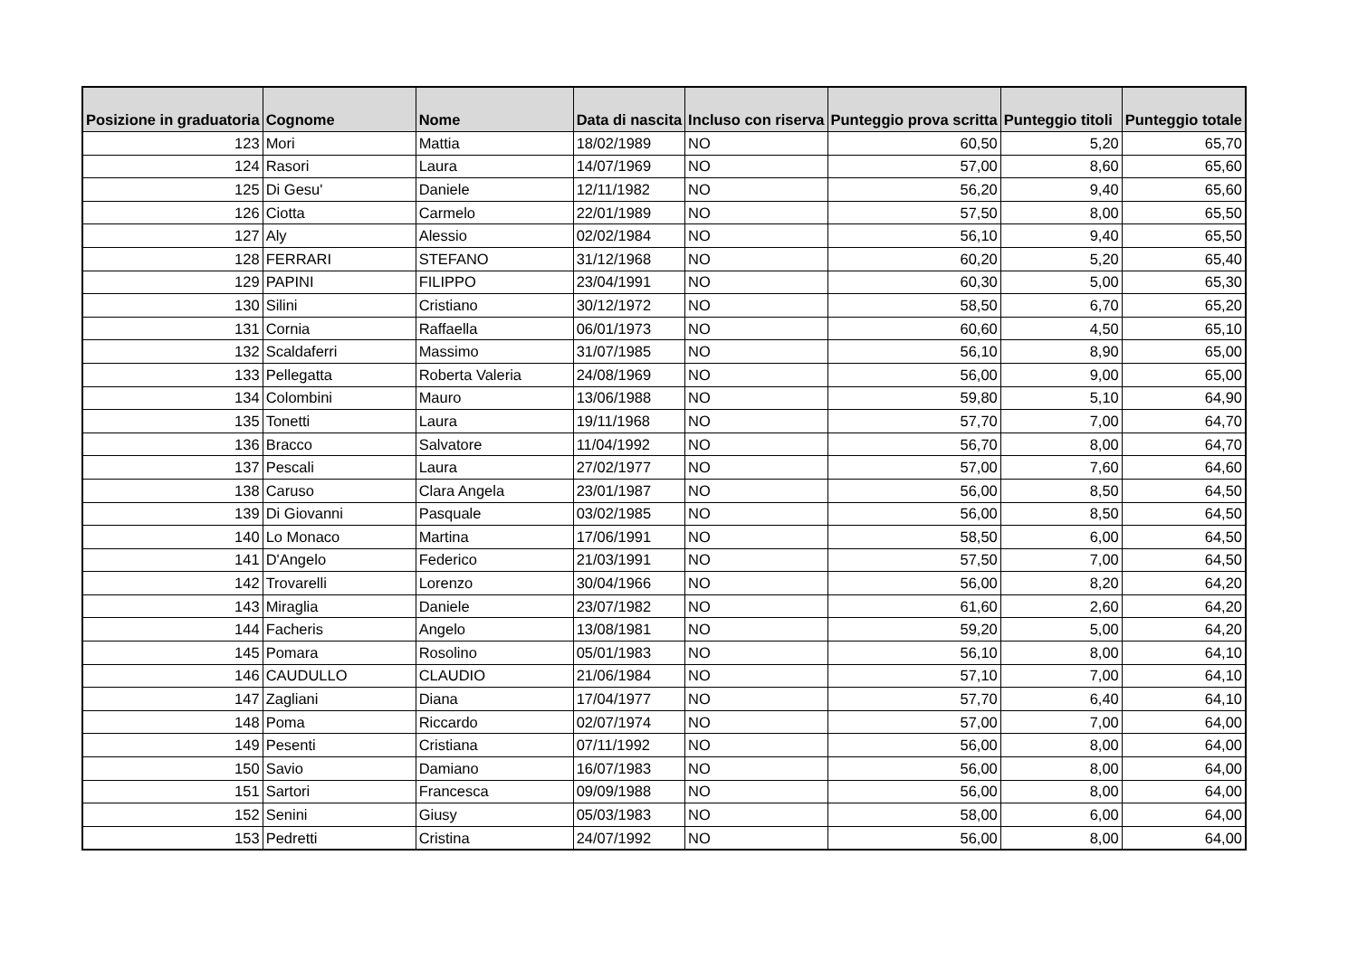| Posizione in graduatoria | Cognome | Nome | Data di nascita | Incluso con riserva | Punteggio prova scritta | Punteggio titoli | Punteggio totale |
| --- | --- | --- | --- | --- | --- | --- | --- |
| 123 | Mori | Mattia | 18/02/1989 | NO | 60,50 | 5,20 | 65,70 |
| 124 | Rasori | Laura | 14/07/1969 | NO | 57,00 | 8,60 | 65,60 |
| 125 | Di Gesu' | Daniele | 12/11/1982 | NO | 56,20 | 9,40 | 65,60 |
| 126 | Ciotta | Carmelo | 22/01/1989 | NO | 57,50 | 8,00 | 65,50 |
| 127 | Aly | Alessio | 02/02/1984 | NO | 56,10 | 9,40 | 65,50 |
| 128 | FERRARI | STEFANO | 31/12/1968 | NO | 60,20 | 5,20 | 65,40 |
| 129 | PAPINI | FILIPPO | 23/04/1991 | NO | 60,30 | 5,00 | 65,30 |
| 130 | Silini | Cristiano | 30/12/1972 | NO | 58,50 | 6,70 | 65,20 |
| 131 | Cornia | Raffaella | 06/01/1973 | NO | 60,60 | 4,50 | 65,10 |
| 132 | Scaldaferri | Massimo | 31/07/1985 | NO | 56,10 | 8,90 | 65,00 |
| 133 | Pellegatta | Roberta Valeria | 24/08/1969 | NO | 56,00 | 9,00 | 65,00 |
| 134 | Colombini | Mauro | 13/06/1988 | NO | 59,80 | 5,10 | 64,90 |
| 135 | Tonetti | Laura | 19/11/1968 | NO | 57,70 | 7,00 | 64,70 |
| 136 | Bracco | Salvatore | 11/04/1992 | NO | 56,70 | 8,00 | 64,70 |
| 137 | Pescali | Laura | 27/02/1977 | NO | 57,00 | 7,60 | 64,60 |
| 138 | Caruso | Clara Angela | 23/01/1987 | NO | 56,00 | 8,50 | 64,50 |
| 139 | Di Giovanni | Pasquale | 03/02/1985 | NO | 56,00 | 8,50 | 64,50 |
| 140 | Lo Monaco | Martina | 17/06/1991 | NO | 58,50 | 6,00 | 64,50 |
| 141 | D'Angelo | Federico | 21/03/1991 | NO | 57,50 | 7,00 | 64,50 |
| 142 | Trovarelli | Lorenzo | 30/04/1966 | NO | 56,00 | 8,20 | 64,20 |
| 143 | Miraglia | Daniele | 23/07/1982 | NO | 61,60 | 2,60 | 64,20 |
| 144 | Facheris | Angelo | 13/08/1981 | NO | 59,20 | 5,00 | 64,20 |
| 145 | Pomara | Rosolino | 05/01/1983 | NO | 56,10 | 8,00 | 64,10 |
| 146 | CAUDULLO | CLAUDIO | 21/06/1984 | NO | 57,10 | 7,00 | 64,10 |
| 147 | Zagliani | Diana | 17/04/1977 | NO | 57,70 | 6,40 | 64,10 |
| 148 | Poma | Riccardo | 02/07/1974 | NO | 57,00 | 7,00 | 64,00 |
| 149 | Pesenti | Cristiana | 07/11/1992 | NO | 56,00 | 8,00 | 64,00 |
| 150 | Savio | Damiano | 16/07/1983 | NO | 56,00 | 8,00 | 64,00 |
| 151 | Sartori | Francesca | 09/09/1988 | NO | 56,00 | 8,00 | 64,00 |
| 152 | Senini | Giusy | 05/03/1983 | NO | 58,00 | 6,00 | 64,00 |
| 153 | Pedretti | Cristina | 24/07/1992 | NO | 56,00 | 8,00 | 64,00 |